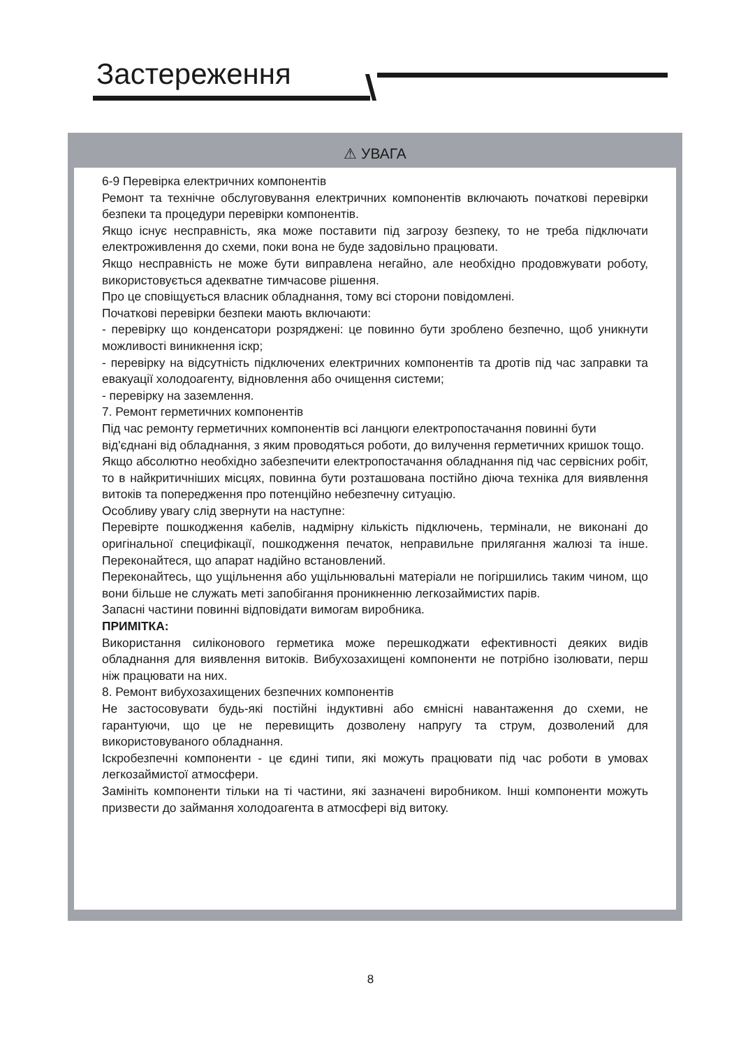Застереження
⚠ УВАГА
6-9 Перевірка електричних компонентів
Ремонт та технічне обслуговування електричних компонентів включають початкові перевірки безпеки та процедури перевірки компонентів.
Якщо існує несправність, яка може поставити під загрозу безпеку, то не треба підключати електроживлення до схеми, поки вона не буде задовільно працювати.
Якщо несправність не може бути виправлена негайно, але необхідно продовжувати роботу, використовується адекватне тимчасове рішення.
Про це сповіщується власник обладнання, тому всі сторони повідомлені.
Початкові перевірки безпеки мають включаюти:
- перевірку що конденсатори розряджені: це повинно бути зроблено безпечно, щоб уникнути можливості виникнення іскр;
- перевірку на відсутність підключених електричних компонентів та дротів під час заправки та евакуації холодоагенту, відновлення або очищення системи;
- перевірку на заземлення.
7. Ремонт герметичних компонентів
Під час ремонту герметичних компонентів всі ланцюги електропостачання повинні бути
від'єднані від обладнання, з яким проводяться роботи, до вилучення герметичних кришок тощо.
Якщо абсолютно необхідно забезпечити електропостачання обладнання під час сервісних робіт, то в найкритичніших місцях, повинна бути розташована постійно діюча техніка для виявлення витоків та попередження про потенційно небезпечну ситуацію.
Особливу увагу слід звернути на наступне:
Перевірте пошкодження кабелів, надмірну кількість підключень, термінали, не виконані до оригінальної специфікації, пошкодження печаток, неправильне прилягання жалюзі та інше. Переконайтеся, що апарат надійно встановлений.
Переконайтесь, що ущільнення або ущільнювальні матеріали не погіршились таким чином, що вони більше не служать меті запобігання проникненню легкозаймистих парів.
Запасні частини повинні відповідати вимогам виробника.
ПРИМІТКА:
Використання силіконового герметика може перешкоджати ефективності деяких видів обладнання для виявлення витоків. Вибухозахищені компоненти не потрібно ізолювати, перш ніж працювати на них.
8. Ремонт вибухозахищених безпечних компонентів
Не застосовувати будь-які постійні індуктивні або ємнісні навантаження до схеми, не гарантуючи, що це не перевищить дозволену напругу та струм, дозволений для використовуваного обладнання.
Іскробезпечні компоненти - це єдині типи, які можуть працювати під час роботи в умовах легкозаймистої атмосфери.
Замініть компоненти тільки на ті частини, які зазначені виробником. Інші компоненти можуть призвести до займання холодоагента в атмосфері від витоку.
8